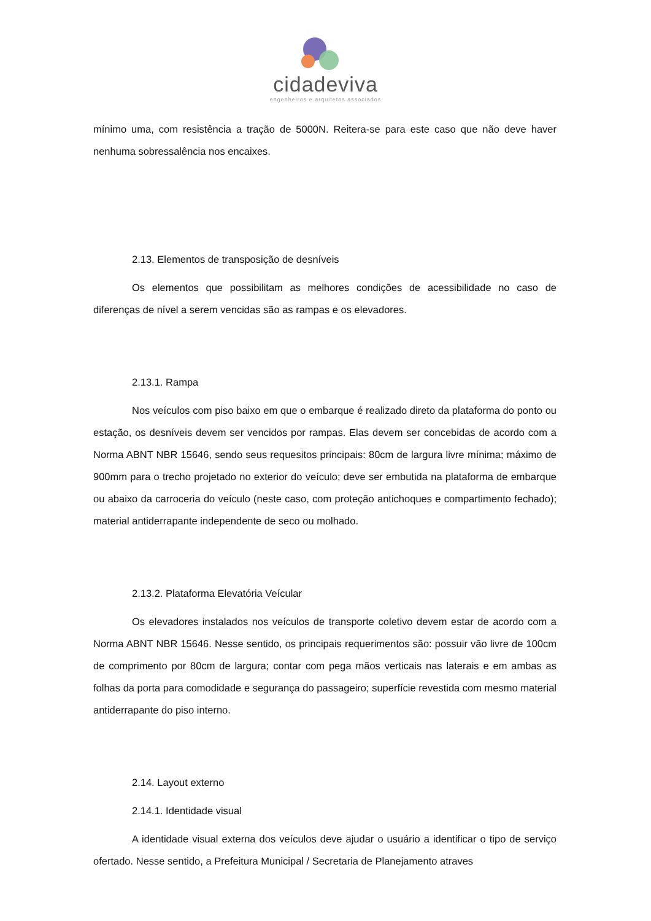cidadeviva
engenheiros e arquitetos associados
mínimo uma, com resistência a tração de 5000N. Reitera-se para este caso que não deve haver nenhuma sobressalência nos encaixes.
2.13. Elementos de transposição de desníveis
Os elementos que possibilitam as melhores condições de acessibilidade no caso de diferenças de nível a serem vencidas são as rampas e os elevadores.
2.13.1. Rampa
Nos veículos com piso baixo em que o embarque é realizado direto da plataforma do ponto ou estação, os desníveis devem ser vencidos por rampas. Elas devem ser concebidas de acordo com a Norma ABNT NBR 15646, sendo seus requesitos principais: 80cm de largura livre mínima; máximo de 900mm para o trecho projetado no exterior do veículo; deve ser embutida na plataforma de embarque ou abaixo da carroceria do veículo (neste caso, com proteção antichoques e compartimento fechado); material antiderrapante independente de seco ou molhado.
2.13.2. Plataforma Elevatória Veícular
Os elevadores instalados nos veículos de transporte coletivo devem estar de acordo com a Norma ABNT NBR 15646. Nesse sentido, os principais requerimentos são: possuir vão livre de 100cm de comprimento por 80cm de largura; contar com pega mãos verticais nas laterais e em ambas as folhas da porta para comodidade e segurança do passageiro; superfície revestida com mesmo material antiderrapante do piso interno.
2.14. Layout externo
2.14.1. Identidade visual
A identidade visual externa dos veículos deve ajudar o usuário a identificar o tipo de serviço ofertado. Nesse sentido, a Prefeitura Municipal / Secretaria de Planejamento atraves